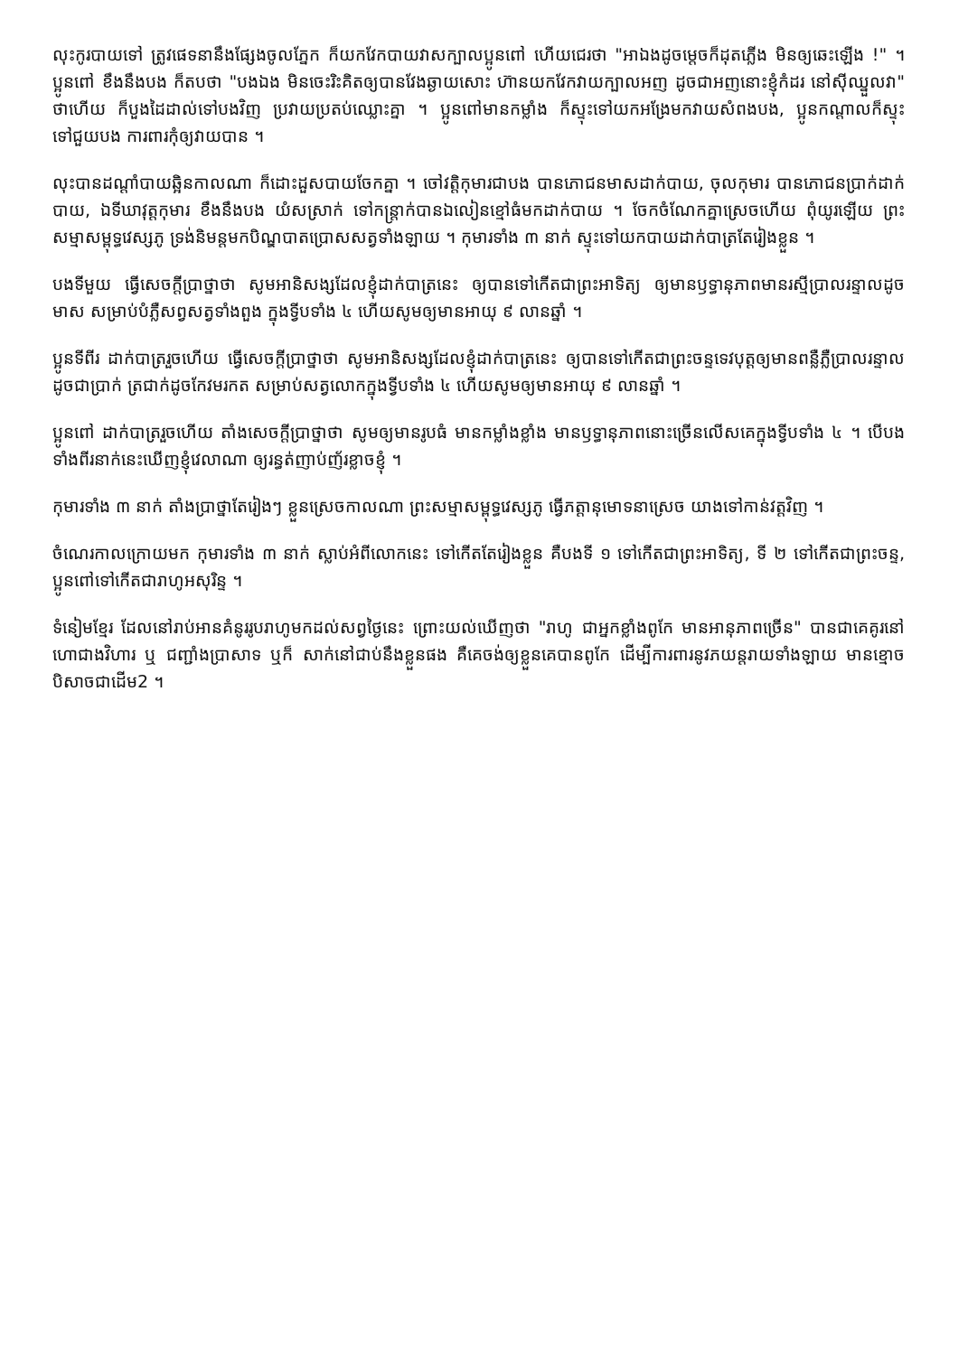លុះកូរបាយទៅ ត្រូវផេទនានឹងផ្សែងចូលភ្នែក ក៏យកវែកបាយវាសក្បាលប្អូនពៅ ហើយជេរថា "អាឯងដូចម្ដេចក៏ដុតភ្លើង មិនឲ្យឆេះឡើង !" ។ ប្អូនពៅ ខឹងនឹងបង ក៏តបថា "បងឯង មិនចេះរិះគិតឲ្យបានវែងឆ្ងាយសោះ ហ៊ានយកវែកវាយក្បាលអញ ដូចជាអញនោះខ្ញុំកំដរ នៅស៊ីឈ្នួលវា" ថាហើយ ក៏បួងដៃដាល់ទៅបងវិញ ប្រវាយប្រតប់ឈ្លោះគ្នា ។ ប្អូនពៅមានកម្លាំង ក៏ស្ទុះទៅយកអង្រែមកវាយសំពងបង, ប្អូនកណ្ដាលក៏ស្ទុះទៅជួយបង ការពារកុំឲ្យវាយបាន ។
លុះបានដណ្ដាំបាយឆ្អិនកាលណា ក៏ដោះដួសបាយចែកគ្នា ។ ចៅវត្តិកុមារជាបង បានភោជនមាសដាក់បាយ, ចុលកុមារ បានភោជនប្រាក់ដាក់បាយ, ឯទីឃាវុត្តកុមារ ខឹងនឹងបង យំសស្រាក់ ទៅកន្ត្រាក់បានឯលៀនខ្មៅធំមកដាក់បាយ ។ ចែកចំណែកគ្នាស្រេចហើយ ពុំយូរឡើយ ព្រះសម្មាសម្ពុទ្ធវេស្សភូ ទ្រង់និមន្តមកបិណ្ឌបាតប្រោសសត្វទាំងឡាយ ។ កុមារទាំង ៣ នាក់ ស្ទុះទៅយកបាយដាក់បាត្រតែរៀងខ្លួន ។
បងទីមួយ ធ្វើសេចក្ដីប្រាថ្នាថា សូមអានិសង្សដែលខ្ញុំដាក់បាត្រនេះ ឲ្យបានទៅកើតជាព្រះអាទិត្យ ឲ្យមានឫទ្ធានុភាពមានរស្មីប្រាលរន្ទាលដូចមាស សម្រាប់បំភ្លឺសព្វសត្វទាំងពួង ក្នុងទ្វីបទាំង ៤ ហើយសូមឲ្យមានអាយុ ៩ លានឆ្នាំ ។
ប្អូនទីពីរ ដាក់បាត្ររួចហើយ ធ្វើសេចក្ដីប្រាថ្នាថា សូមអានិសង្សដែលខ្ញុំដាក់បាត្រនេះ ឲ្យបានទៅកើតជាព្រះចន្ទទេវបុត្តឲ្យមានពន្លឺភ្លឺប្រាលរន្ទាលដូចជាប្រាក់ ត្រជាក់ដូចកែវមរកត សម្រាប់សត្វលោកក្នុងទ្វីបទាំង ៤ ហើយសូមឲ្យមានអាយុ ៩ លានឆ្នាំ ។
ប្អូនពៅ ដាក់បាត្ររួចហើយ តាំងសេចក្ដីប្រាថ្នាថា សូមឲ្យមានរូបធំ មានកម្លាំងខ្លាំង មានឫទ្ធានុភាពនោះច្រើនលើសគេក្នុងទ្វីបទាំង ៤ ។ បើបងទាំងពីរនាក់នេះឃើញខ្ញុំវេលាណា ឲ្យរន្ធត់ញាប់ញ័រខ្លាចខ្ញុំ ។
កុមារទាំង ៣ នាក់ តាំងប្រាថ្នាតែរៀងៗ ខ្លួនស្រេចកាលណា ព្រះសម្មាសម្ពុទ្ធវេស្សភូ ធ្វើភត្តានុមោទនាស្រេច យាងទៅកាន់វត្តវិញ ។
ចំណេរកាលក្រោយមក កុមារទាំង ៣ នាក់ ស្លាប់អំពីលោកនេះ ទៅកើតតែរៀងខ្លួន គឺបងទី ១ ទៅកើតជាព្រះអាទិត្យ, ទី ២ ទៅកើតជាព្រះចន្ទ, ប្អូនពៅទៅកើតជារាហូអសុរិន្ទ ។
ទំនៀមខ្មែរ ដែលនៅរាប់អានគំនូររូបរាហូមកដល់សព្វថ្ងៃនេះ ព្រោះយល់ឃើញថា "រាហូ ជាអ្នកខ្លាំងពូកែ មានអានុភាពច្រើន" បានជាគេគូរនៅហោជាងវិហារ ឬ ជញ្ជាំងប្រាសាទ ឬក៏ សាក់នៅជាប់នឹងខ្លួនផង គឺគេចង់ឲ្យខ្លួនគេបានពូកែ ដើម្បីការពារនូវភយន្តរាយទាំងឡាយ មានខ្មោចបិសាចជាដើម2 ។